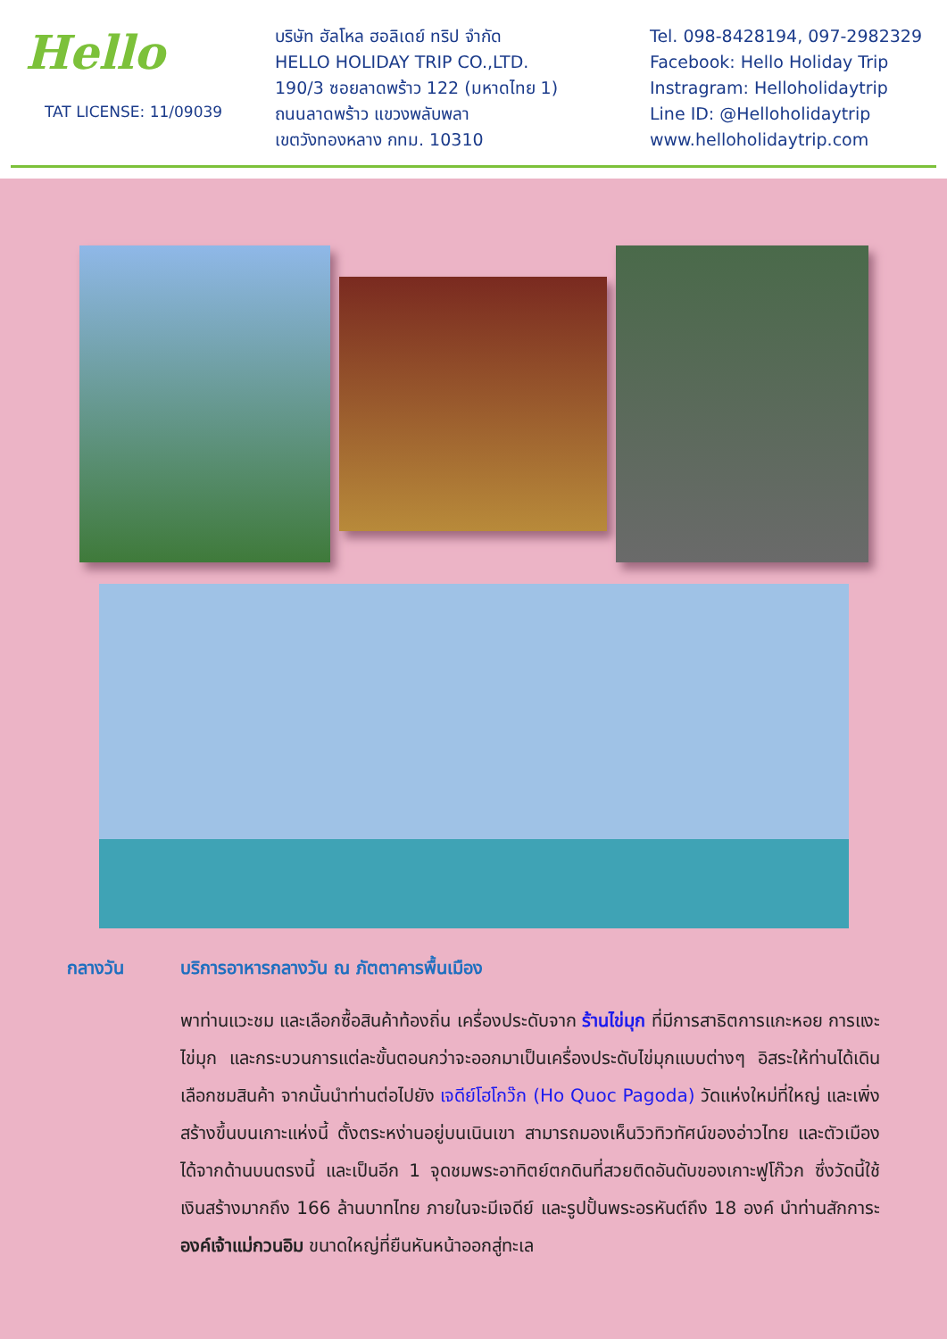Hello
TAT LICENSE: 11/09039
บริษัท ฮัลโหล ฮอลิเดย์ ทริป จำกัด
HELLO HOLIDAY TRIP CO.,LTD.
190/3 ซอยลาดพร้าว 122 (มหาดไทย 1)
ถนนลาดพร้าว แขวงพลับพลา
เขตวังทองหลาง กทม. 10310
Tel. 098-8428194, 097-2982329
Facebook: Hello Holiday Trip
Instragram: Helloholidaytrip
Line ID: @Helloholidaytrip
www.helloholidaytrip.com
กลางวัน บริการอาหารกลางวัน ณ ภัตตาคารพื้นเมือง
พาท่านแวะชม และเลือกซื้อสินค้าท้องถิ่น เครื่องประดับจาก ร้านไข่มุก ที่มีการสาธิตการแกะหอย การแงะไข่มุก และกระบวนการแต่ละขั้นตอนกว่าจะออกมาเป็นเครื่องประดับไข่มุกแบบต่างๆ อิสระให้ท่านได้เดินเลือกชมสินค้า จากนั้นนำท่านต่อไปยัง เจดีย์โฮโกว๊ก (Ho Quoc Pagoda) วัดแห่งใหม่ที่ใหญ่ และเพิ่งสร้างขึ้นบนเกาะแห่งนี้ ตั้งตระหง่านอยู่บนเนินเขา สามารถมองเห็นวิวทิวทัศน์ของอ่าวไทย และตัวเมืองได้จากด้านบนตรงนี้ และเป็นอีก 1 จุดชมพระอาทิตย์ตกดินที่สวยติดอันดับของเกาะฟูโก๊วก ซึ่งวัดนี้ใช้เงินสร้างมากถึง 166 ล้านบาทไทย ภายในจะมีเจดีย์ และรูปปั้นพระอรหันต์ถึง 18 องค์ นำท่านสักการะ องค์เจ้าแม่กวนอิม ขนาดใหญ่ที่ยืนหันหน้าออกสู่ทะเล